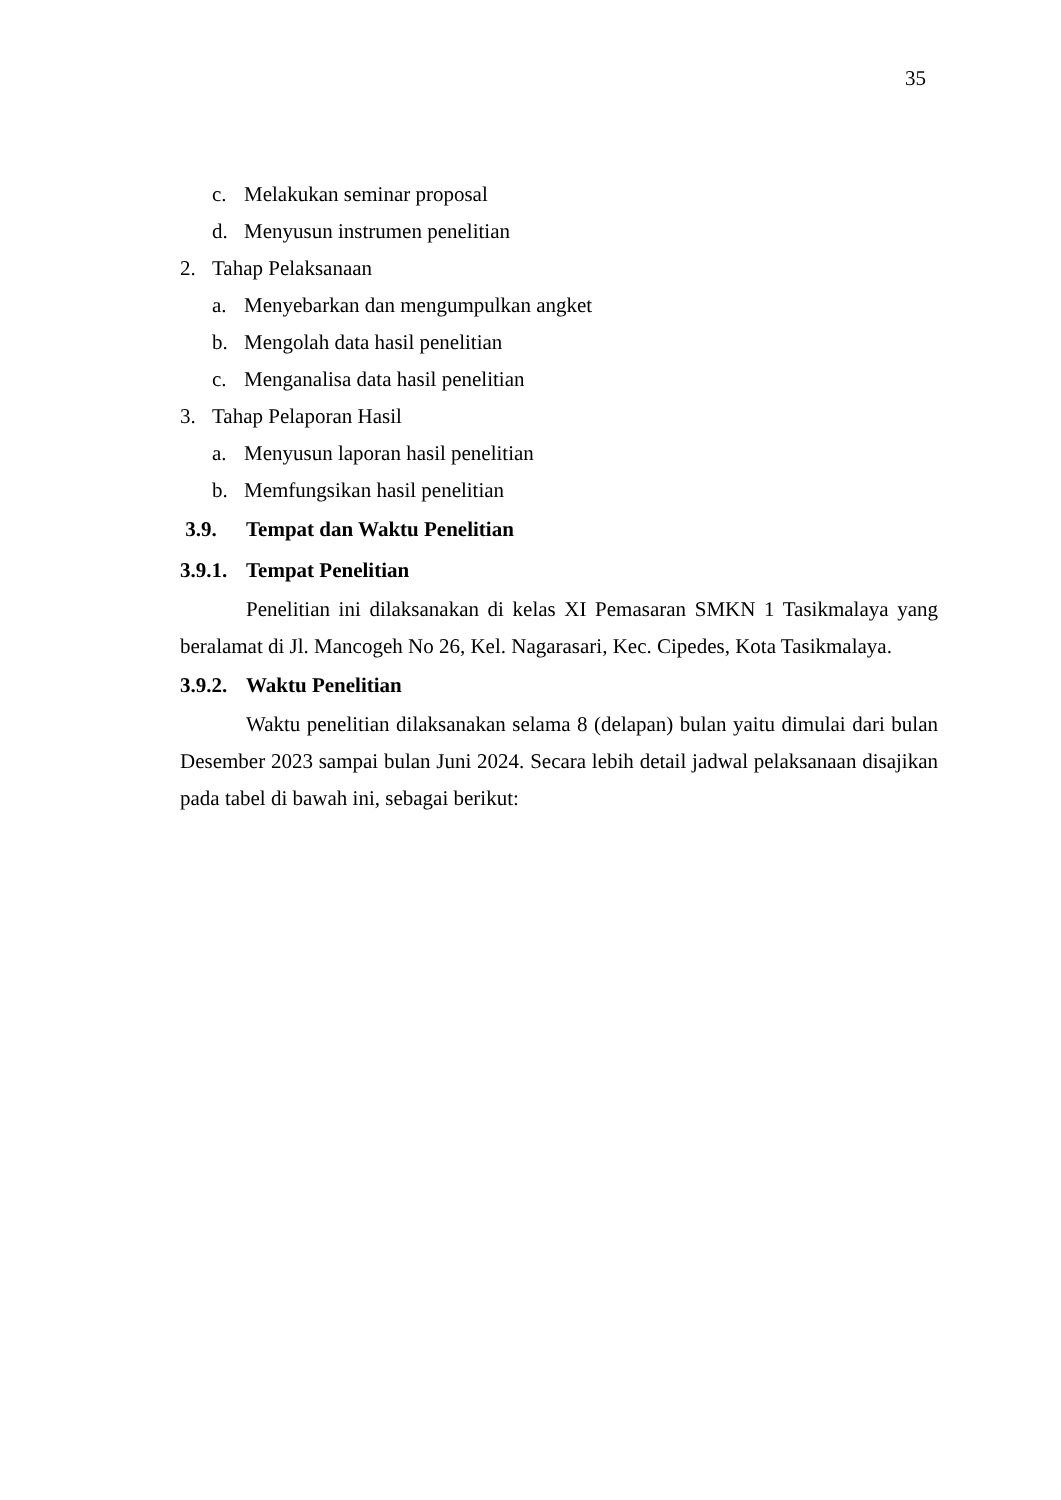35
c. Melakukan seminar proposal
d. Menyusun instrumen penelitian
2. Tahap Pelaksanaan
a. Menyebarkan dan mengumpulkan angket
b. Mengolah data hasil penelitian
c. Menganalisa data hasil penelitian
3. Tahap Pelaporan Hasil
a. Menyusun laporan hasil penelitian
b. Memfungsikan hasil penelitian
3.9. Tempat dan Waktu Penelitian
3.9.1. Tempat Penelitian
Penelitian ini dilaksanakan di kelas XI Pemasaran SMKN 1 Tasikmalaya yang beralamat di Jl. Mancogeh No 26, Kel. Nagarasari, Kec. Cipedes, Kota Tasikmalaya.
3.9.2. Waktu Penelitian
Waktu penelitian dilaksanakan selama 8 (delapan) bulan yaitu dimulai dari bulan Desember 2023 sampai bulan Juni 2024. Secara lebih detail jadwal pelaksanaan disajikan pada tabel di bawah ini, sebagai berikut: